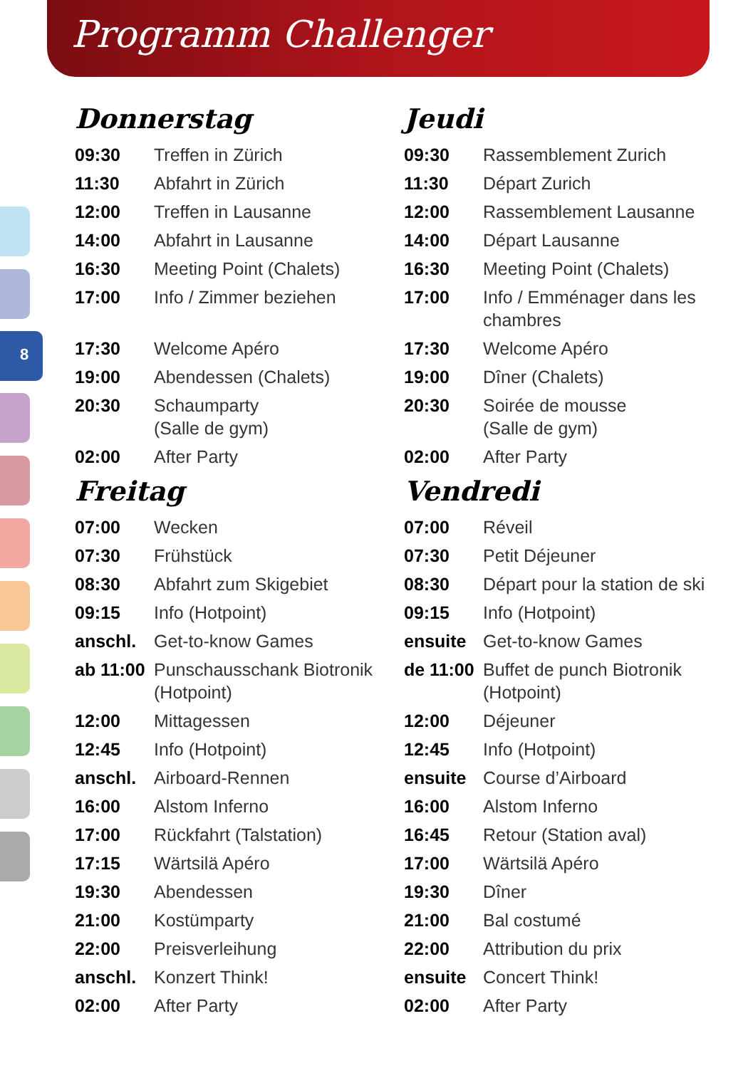Programm Challenger
8
Donnerstag
| 09:30 | Treffen in Zürich |
| 11:30 | Abfahrt in Zürich |
| 12:00 | Treffen in Lausanne |
| 14:00 | Abfahrt in Lausanne |
| 16:30 | Meeting Point (Chalets) |
| 17:00 | Info / Zimmer beziehen |
| 17:30 | Welcome Apéro |
| 19:00 | Abendessen (Chalets) |
| 20:30 | Schaumparty (Salle de gym) |
| 02:00 | After Party |
Freitag
| 07:00 | Wecken |
| 07:30 | Frühstück |
| 08:30 | Abfahrt zum Skigebiet |
| 09:15 | Info (Hotpoint) |
| anschl. | Get-to-know Games |
| ab 11:00 | Punschausschank Biotronik (Hotpoint) |
| 12:00 | Mittagessen |
| 12:45 | Info (Hotpoint) |
| anschl. | Airboard-Rennen |
| 16:00 | Alstom Inferno |
| 17:00 | Rückfahrt (Talstation) |
| 17:15 | Wärtsilä Apéro |
| 19:30 | Abendessen |
| 21:00 | Kostümparty |
| 22:00 | Preisverleihung |
| anschl. | Konzert Think! |
| 02:00 | After Party |
Jeudi
| 09:30 | Rassemblement Zurich |
| 11:30 | Départ Zurich |
| 12:00 | Rassemblement Lausanne |
| 14:00 | Départ Lausanne |
| 16:30 | Meeting Point (Chalets) |
| 17:00 | Info / Emménager dans les chambres |
| 17:30 | Welcome Apéro |
| 19:00 | Dîner (Chalets) |
| 20:30 | Soirée de mousse (Salle de gym) |
| 02:00 | After Party |
Vendredi
| 07:00 | Réveil |
| 07:30 | Petit Déjeuner |
| 08:30 | Départ pour la station de ski |
| 09:15 | Info (Hotpoint) |
| ensuite | Get-to-know Games |
| de 11:00 | Buffet de punch Biotronik (Hotpoint) |
| 12:00 | Déjeuner |
| 12:45 | Info (Hotpoint) |
| ensuite | Course d’Airboard |
| 16:00 | Alstom Inferno |
| 16:45 | Retour (Station aval) |
| 17:00 | Wärtsilä Apéro |
| 19:30 | Dîner |
| 21:00 | Bal costumé |
| 22:00 | Attribution du prix |
| ensuite | Concert Think! |
| 02:00 | After Party |